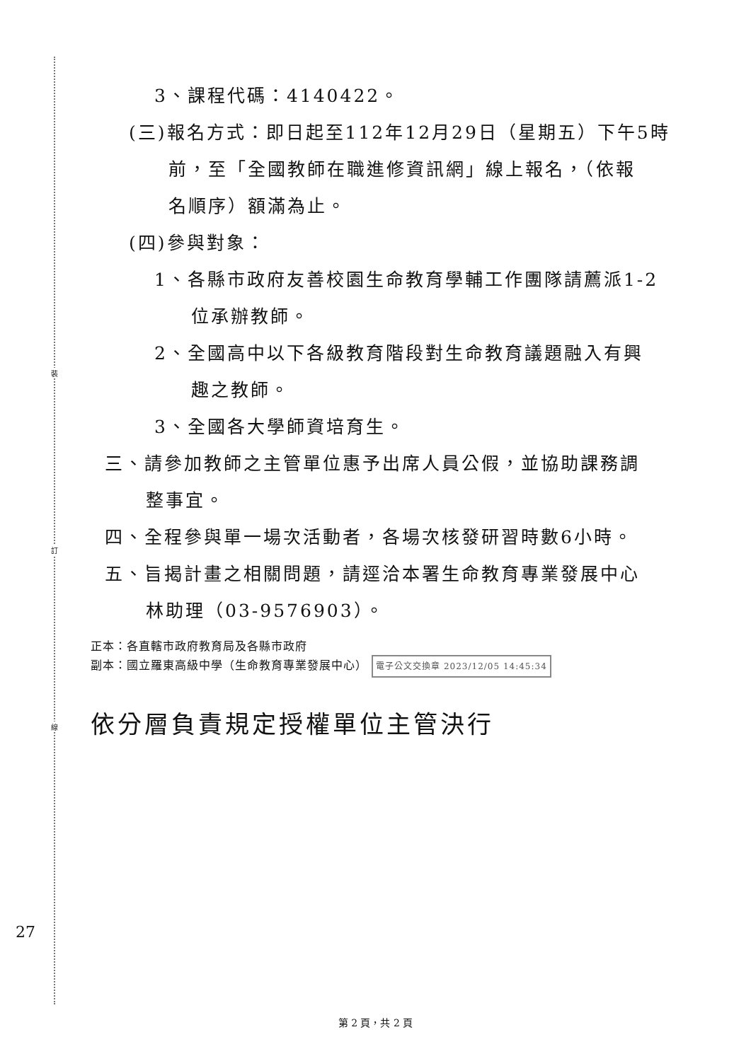裝
訂
線
3、課程代碼：4140422。
(三)報名方式：即日起至112年12月29日（星期五）下午5時
前，至「全國教師在職進修資訊網」線上報名，（依報
名順序）額滿為止。
(四)參與對象：
1、各縣市政府友善校園生命教育學輔工作團隊請薦派1-2
位承辦教師。
2、全國高中以下各級教育階段對生命教育議題融入有興
趣之教師。
3、全國各大學師資培育生。
三、請參加教師之主管單位惠予出席人員公假，並協助課務調
整事宜。
四、全程參與單一場次活動者，各場次核發研習時數6小時。
五、旨揭計畫之相關問題，請逕洽本署生命教育專業發展中心
林助理（03-9576903）。
正本：各直轄市政府教育局及各縣市政府
副本：國立羅東高級中學（生命教育專業發展中心） 電子公文交換章 2023/12/05 14:45:34
依分層負責規定授權單位主管決行
27
第 2 頁，共 2 頁